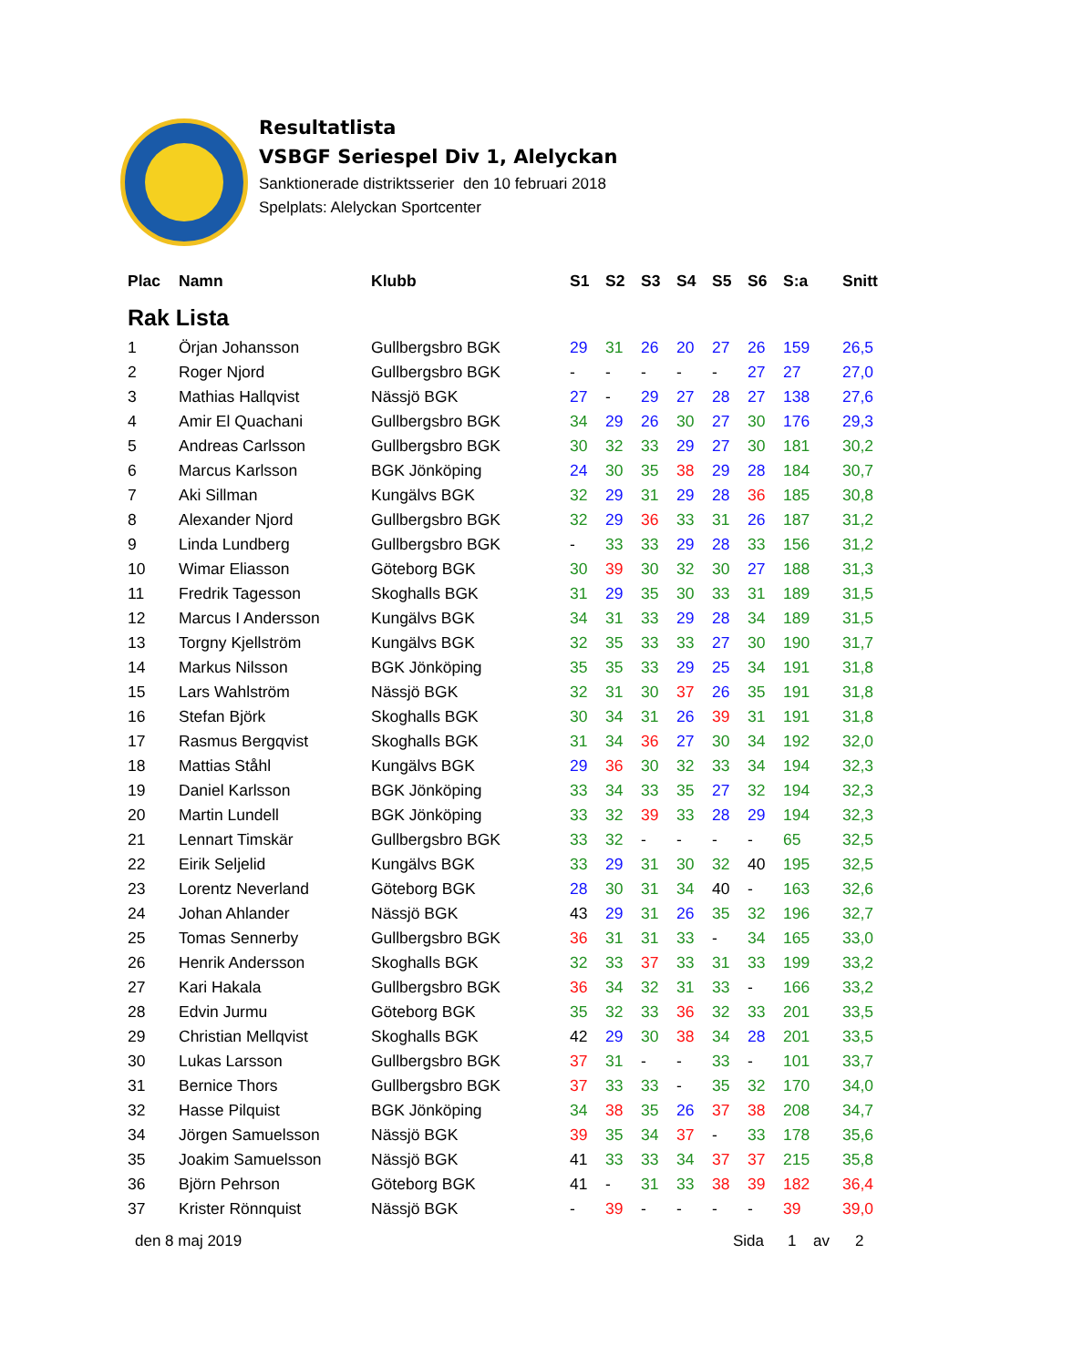Resultatlista
VSBGF Seriespel Div 1, Alelyckan
Sanktionerade distriktsserier den 10 februari 2018
Spelplats: Alelyckan Sportcenter
| Plac | Namn | Klubb | S1 | S2 | S3 | S4 | S5 | S6 | S:a | Snitt |
| --- | --- | --- | --- | --- | --- | --- | --- | --- | --- | --- |
| Rak Lista | | | | | | | | | | |
| 1 | Örjan Johansson | Gullbergsbro BGK | 29 | 31 | 26 | 20 | 27 | 26 | 159 | 26,5 |
| 2 | Roger Njord | Gullbergsbro BGK | - | - | - | - | - | 27 | 27 | 27,0 |
| 3 | Mathias Hallqvist | Nässjö BGK | 27 | - | 29 | 27 | 28 | 27 | 138 | 27,6 |
| 4 | Amir El Quachani | Gullbergsbro BGK | 34 | 29 | 26 | 30 | 27 | 30 | 176 | 29,3 |
| 5 | Andreas Carlsson | Gullbergsbro BGK | 30 | 32 | 33 | 29 | 27 | 30 | 181 | 30,2 |
| 6 | Marcus Karlsson | BGK Jönköping | 24 | 30 | 35 | 38 | 29 | 28 | 184 | 30,7 |
| 7 | Aki Sillman | Kungälvs BGK | 32 | 29 | 31 | 29 | 28 | 36 | 185 | 30,8 |
| 8 | Alexander Njord | Gullbergsbro BGK | 32 | 29 | 36 | 33 | 31 | 26 | 187 | 31,2 |
| 9 | Linda Lundberg | Gullbergsbro BGK | - | 33 | 33 | 29 | 28 | 33 | 156 | 31,2 |
| 10 | Wimar Eliasson | Göteborg BGK | 30 | 39 | 30 | 32 | 30 | 27 | 188 | 31,3 |
| 11 | Fredrik Tagesson | Skoghalls BGK | 31 | 29 | 35 | 30 | 33 | 31 | 189 | 31,5 |
| 12 | Marcus I Andersson | Kungälvs BGK | 34 | 31 | 33 | 29 | 28 | 34 | 189 | 31,5 |
| 13 | Torgny Kjellström | Kungälvs BGK | 32 | 35 | 33 | 33 | 27 | 30 | 190 | 31,7 |
| 14 | Markus Nilsson | BGK Jönköping | 35 | 35 | 33 | 29 | 25 | 34 | 191 | 31,8 |
| 15 | Lars Wahlström | Nässjö BGK | 32 | 31 | 30 | 37 | 26 | 35 | 191 | 31,8 |
| 16 | Stefan Björk | Skoghalls BGK | 30 | 34 | 31 | 26 | 39 | 31 | 191 | 31,8 |
| 17 | Rasmus Bergqvist | Skoghalls BGK | 31 | 34 | 36 | 27 | 30 | 34 | 192 | 32,0 |
| 18 | Mattias Ståhl | Kungälvs BGK | 29 | 36 | 30 | 32 | 33 | 34 | 194 | 32,3 |
| 19 | Daniel Karlsson | BGK Jönköping | 33 | 34 | 33 | 35 | 27 | 32 | 194 | 32,3 |
| 20 | Martin Lundell | BGK Jönköping | 33 | 32 | 39 | 33 | 28 | 29 | 194 | 32,3 |
| 21 | Lennart Timskär | Gullbergsbro BGK | 33 | 32 | - | - | - | - | 65 | 32,5 |
| 22 | Eirik Seljelid | Kungälvs BGK | 33 | 29 | 31 | 30 | 32 | 40 | 195 | 32,5 |
| 23 | Lorentz Neverland | Göteborg BGK | 28 | 30 | 31 | 34 | 40 | - | 163 | 32,6 |
| 24 | Johan Ahlander | Nässjö BGK | 43 | 29 | 31 | 26 | 35 | 32 | 196 | 32,7 |
| 25 | Tomas Sennerby | Gullbergsbro BGK | 36 | 31 | 31 | 33 | - | 34 | 165 | 33,0 |
| 26 | Henrik Andersson | Skoghalls BGK | 32 | 33 | 37 | 33 | 31 | 33 | 199 | 33,2 |
| 27 | Kari Hakala | Gullbergsbro BGK | 36 | 34 | 32 | 31 | 33 | - | 166 | 33,2 |
| 28 | Edvin Jurmu | Göteborg BGK | 35 | 32 | 33 | 36 | 32 | 33 | 201 | 33,5 |
| 29 | Christian Mellqvist | Skoghalls BGK | 42 | 29 | 30 | 38 | 34 | 28 | 201 | 33,5 |
| 30 | Lukas Larsson | Gullbergsbro BGK | 37 | 31 | - | - | 33 | - | 101 | 33,7 |
| 31 | Bernice Thors | Gullbergsbro BGK | 37 | 33 | 33 | - | 35 | 32 | 170 | 34,0 |
| 32 | Hasse Pilquist | BGK Jönköping | 34 | 38 | 35 | 26 | 37 | 38 | 208 | 34,7 |
| 34 | Jörgen Samuelsson | Nässjö BGK | 39 | 35 | 34 | 37 | - | 33 | 178 | 35,6 |
| 35 | Joakim Samuelsson | Nässjö BGK | 41 | 33 | 33 | 34 | 37 | 37 | 215 | 35,8 |
| 36 | Björn Pehrson | Göteborg BGK | 41 | - | 31 | 33 | 38 | 39 | 182 | 36,4 |
| 37 | Krister Rönnquist | Nässjö BGK | - | 39 | - | - | - | - | 39 | 39,0 |
den 8 maj 2019 Sida 1 av 2